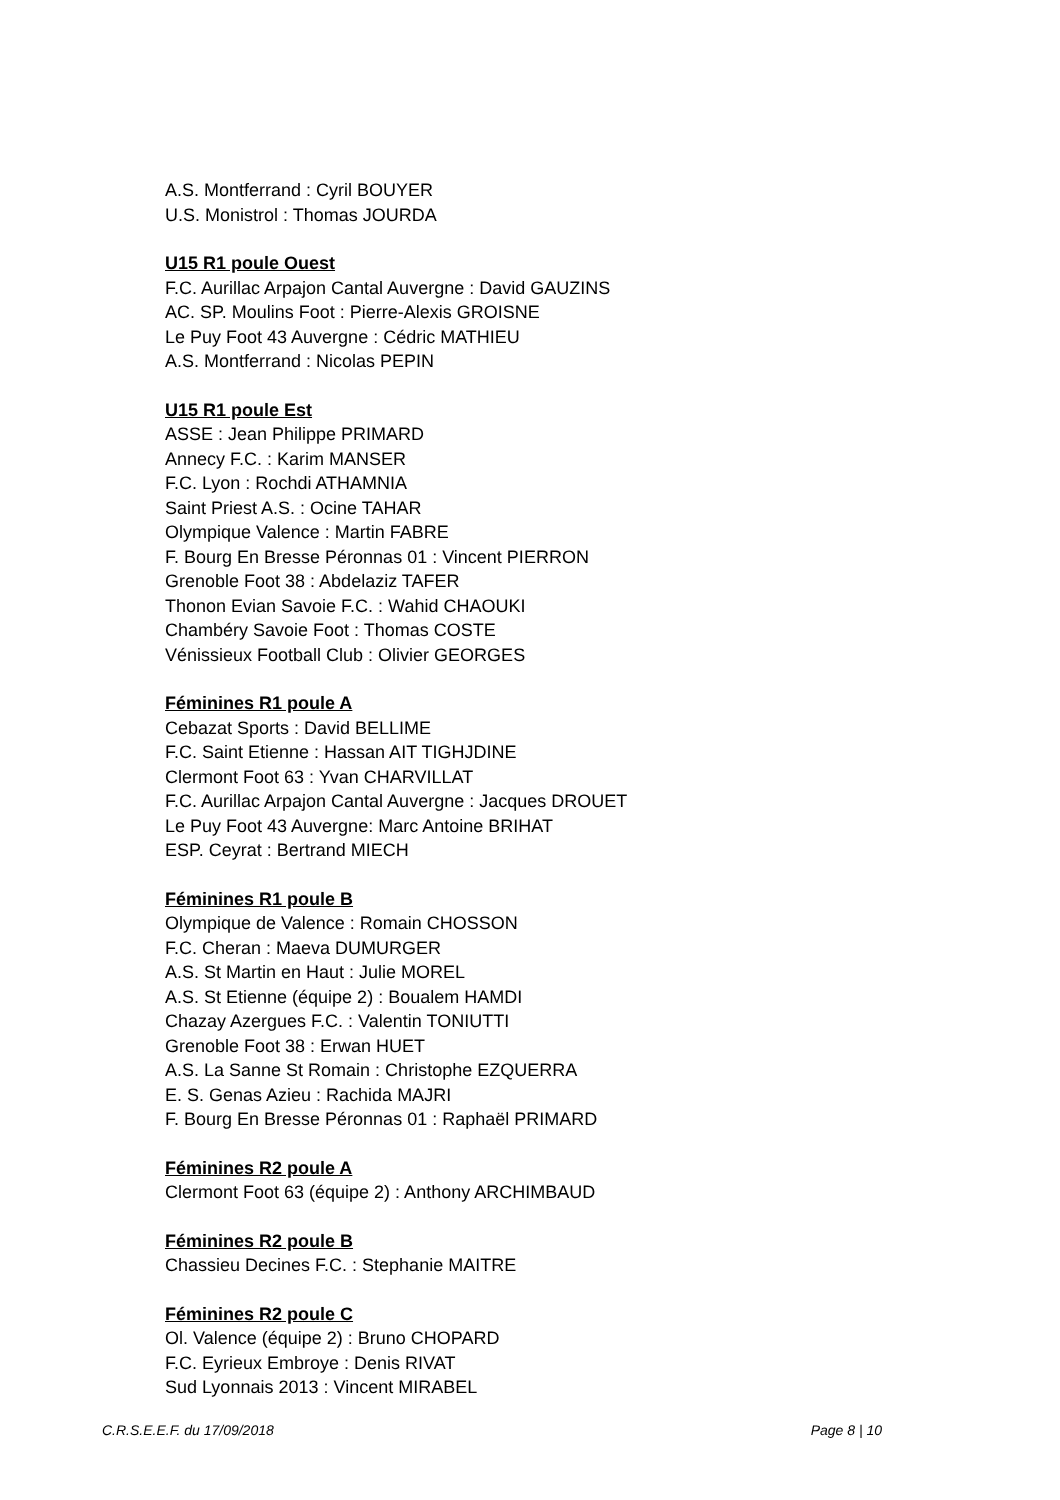A.S. Montferrand : Cyril BOUYER
U.S. Monistrol : Thomas JOURDA
U15 R1 poule Ouest
F.C. Aurillac Arpajon Cantal Auvergne : David GAUZINS
AC. SP. Moulins Foot : Pierre-Alexis GROISNE
Le Puy Foot 43 Auvergne : Cédric MATHIEU
A.S. Montferrand : Nicolas PEPIN
U15 R1 poule Est
ASSE : Jean Philippe PRIMARD
Annecy F.C. : Karim MANSER
F.C. Lyon : Rochdi ATHAMNIA
Saint Priest A.S. : Ocine TAHAR
Olympique Valence : Martin FABRE
F. Bourg En Bresse Péronnas 01 : Vincent PIERRON
Grenoble Foot 38 : Abdelaziz TAFER
Thonon Evian Savoie F.C. : Wahid CHAOUKI
Chambéry Savoie Foot : Thomas COSTE
Vénissieux Football Club : Olivier GEORGES
Féminines R1 poule A
Cebazat Sports : David BELLIME
F.C. Saint Etienne : Hassan AIT TIGHJDINE
Clermont Foot 63 : Yvan CHARVILLAT
F.C. Aurillac Arpajon Cantal Auvergne : Jacques DROUET
Le Puy Foot 43 Auvergne: Marc Antoine BRIHAT
ESP. Ceyrat : Bertrand MIECH
Féminines R1 poule B
Olympique de Valence : Romain CHOSSON
F.C. Cheran : Maeva DUMURGER
A.S. St Martin en Haut : Julie MOREL
A.S. St Etienne (équipe 2) : Boualem HAMDI
Chazay Azergues F.C. : Valentin TONIUTTI
Grenoble Foot 38 : Erwan HUET
A.S. La Sanne St Romain : Christophe EZQUERRA
E. S. Genas Azieu : Rachida MAJRI
F. Bourg En Bresse Péronnas 01 : Raphaël PRIMARD
Féminines R2 poule A
Clermont Foot 63 (équipe 2) : Anthony ARCHIMBAUD
Féminines R2 poule B
Chassieu Decines F.C. : Stephanie MAITRE
Féminines R2 poule C
Ol. Valence (équipe 2) : Bruno CHOPARD
F.C. Eyrieux Embroye : Denis RIVAT
Sud Lyonnais 2013 : Vincent MIRABEL
C.R.S.E.E.F. du 17/09/2018 Page 8 | 10